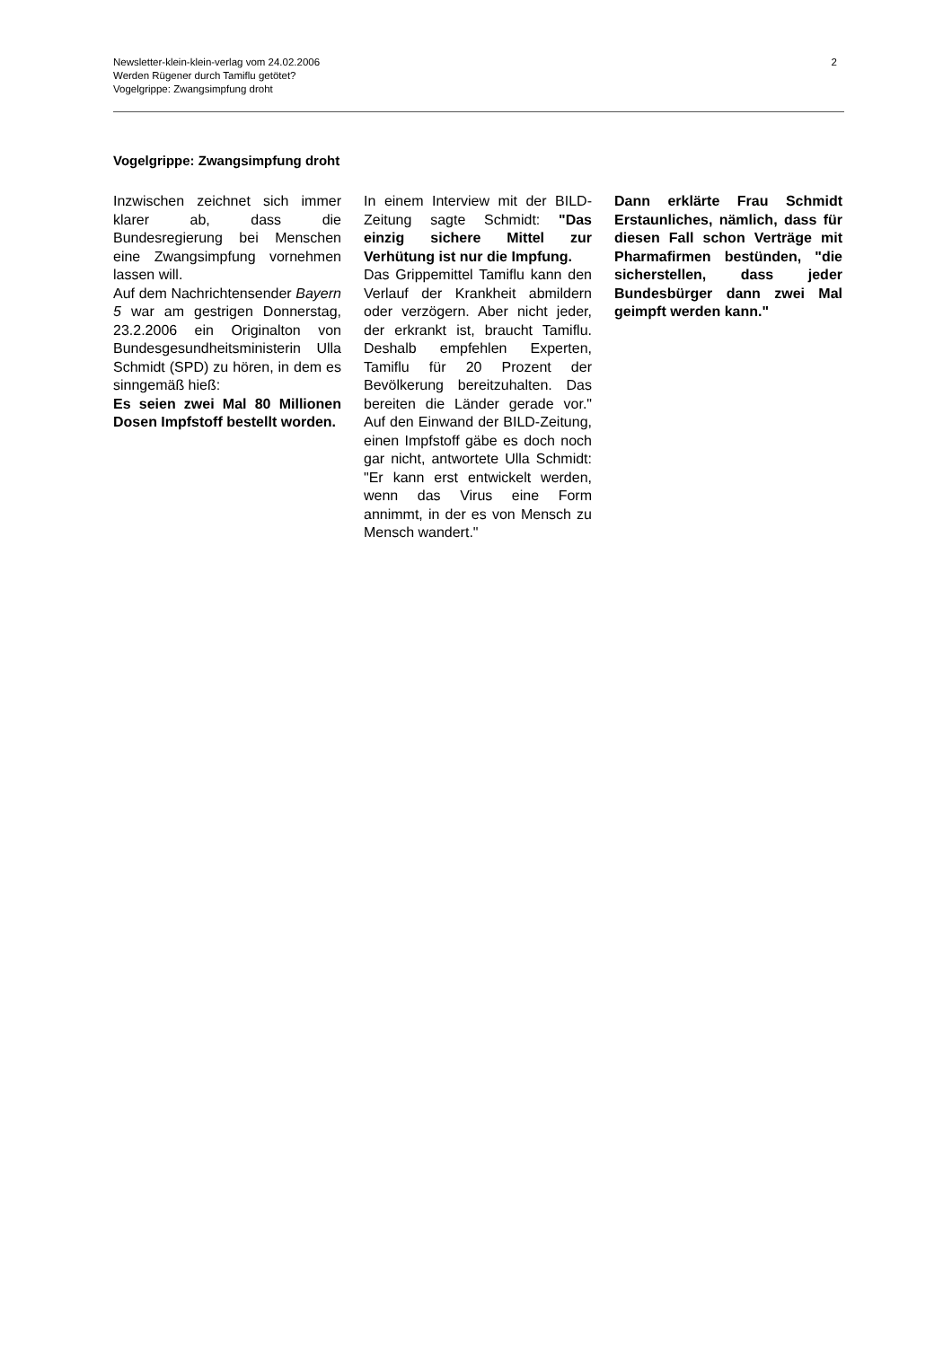Newsletter-klein-klein-verlag vom 24.02.2006
Werden Rügener durch Tamiflu getötet?
Vogelgrippe: Zwangsimpfung droht
2
Vogelgrippe: Zwangsimpfung droht
Inzwischen zeichnet sich immer klarer ab, dass die Bundesregierung bei Menschen eine Zwangsimpfung vornehmen lassen will.
Auf dem Nachrichtensender Bayern 5 war am gestrigen Donnerstag, 23.2.2006 ein Originalton von Bundesgesundheitsministerin Ulla Schmidt (SPD) zu hören, in dem es sinngemäß hieß:
Es seien zwei Mal 80 Millionen Dosen Impfstoff bestellt worden.
In einem Interview mit der BILD-Zeitung sagte Schmidt: "Das einzig sichere Mittel zur Verhütung ist nur die Impfung.
Das Grippemittel Tamiflu kann den Verlauf der Krankheit abmildern oder verzögern. Aber nicht jeder, der erkrankt ist, braucht Tamiflu. Deshalb empfehlen Experten, Tamiflu für 20 Prozent der Bevölkerung bereitzuhalten. Das bereiten die Länder gerade vor." Auf den Einwand der BILD-Zeitung, einen Impfstoff gäbe es doch noch gar nicht, antwortete Ulla Schmidt: "Er kann erst entwickelt werden, wenn das Virus eine Form annimmt, in der es von Mensch zu Mensch wandert."
Dann erklärte Frau Schmidt Erstaunliches, nämlich, dass für diesen Fall schon Verträge mit Pharmafirmen bestünden, "die sicherstellen, dass jeder Bundesbürger dann zwei Mal geimpft werden kann."